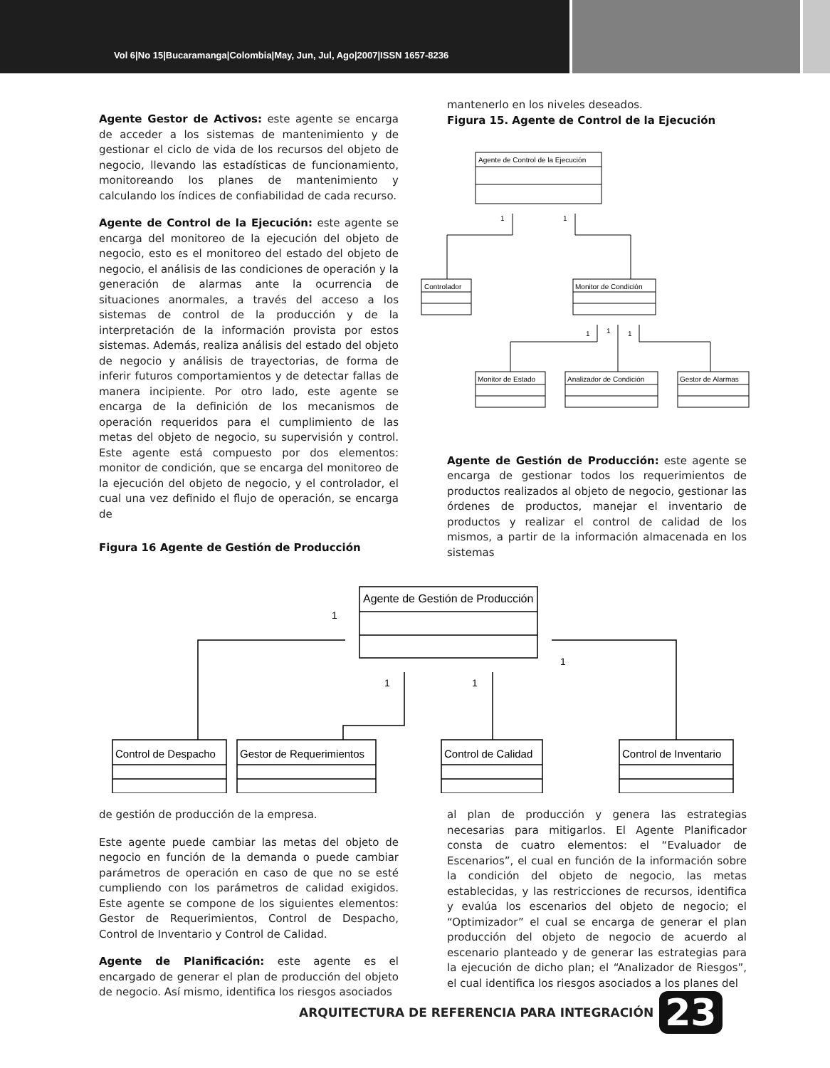Vol 6|No 15|Bucaramanga|Colombia|May, Jun, Jul, Ago|2007|ISSN 1657-8236
Agente Gestor de Activos: este agente se encarga de acceder a los sistemas de mantenimiento y de gestionar el ciclo de vida de los recursos del objeto de negocio, llevando las estadísticas de funcionamiento, monitoreando los planes de mantenimiento y calculando los índices de confiabilidad de cada recurso.
Agente de Control de la Ejecución: este agente se encarga del monitoreo de la ejecución del objeto de negocio, esto es el monitoreo del estado del objeto de negocio, el análisis de las condiciones de operación y la generación de alarmas ante la ocurrencia de situaciones anormales, a través del acceso a los sistemas de control de la producción y de la interpretación de la información provista por estos sistemas. Además, realiza análisis del estado del objeto de negocio y análisis de trayectorias, de forma de inferir futuros comportamientos y de detectar fallas de manera incipiente. Por otro lado, este agente se encarga de la definición de los mecanismos de operación requeridos para el cumplimiento de las metas del objeto de negocio, su supervisión y control. Este agente está compuesto por dos elementos: monitor de condición, que se encarga del monitoreo de la ejecución del objeto de negocio, y el controlador, el cual una vez definido el flujo de operación, se encarga de
Figura 16 Agente de Gestión de Producción
mantenerlo en los niveles deseados.
Figura 15. Agente de Control de la Ejecución
Agente de Control de la Ejecución
Controlador
Monitor de Condición
Monitor de Estado
Analizador de Condición
Gestor de Alarmas
1
1
1
1
1
Agente de Gestión de Producción: este agente se encarga de gestionar todos los requerimientos de productos realizados al objeto de negocio, gestionar las órdenes de productos, manejar el inventario de productos y realizar el control de calidad de los mismos, a partir de la información almacenada en los sistemas
Agente de Gestión de Producción
Control de Despacho
Gestor de Requerimientos
Control de Calidad
Control de Inventario
1
1
1
1
de gestión de producción de la empresa.
Este agente puede cambiar las metas del objeto de negocio en función de la demanda o puede cambiar parámetros de operación en caso de que no se esté cumpliendo con los parámetros de calidad exigidos. Este agente se compone de los siguientes elementos: Gestor de Requerimientos, Control de Despacho, Control de Inventario y Control de Calidad.
Agente de Planificación: este agente es el encargado de generar el plan de producción del objeto de negocio. Así mismo, identifica los riesgos asociados
al plan de producción y genera las estrategias necesarias para mitigarlos. El Agente Planificador consta de cuatro elementos: el “Evaluador de Escenarios”, el cual en función de la información sobre la condición del objeto de negocio, las metas establecidas, y las restricciones de recursos, identifica y evalúa los escenarios del objeto de negocio; el “Optimizador” el cual se encarga de generar el plan producción del objeto de negocio de acuerdo al escenario planteado y de generar las estrategias para la ejecución de dicho plan; el “Analizador de Riesgos”, el cual identifica los riesgos asociados a los planes del
ARQUITECTURA DE REFERENCIA PARA INTEGRACIÓN 23